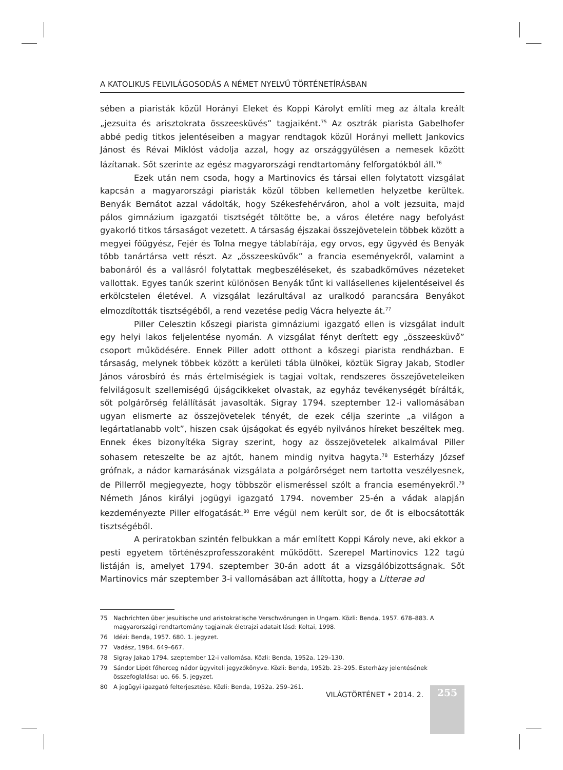255
A KATOLIKUS FELVILÁGOSODÁS A NÉMET NYELVŰ TÖRTÉNETÍRÁSBAN
sében a piaristák közül Horányi Eleket és Koppi Károlyt említi meg az általa kreált „jezsuita és arisztokrata összeesküvés” tagjaiként.<sup>75</sup> Az osztrák piarista Gabelhofer abbé pedig titkos jelentéseiben a magyar rendtagok közül Horányi mellett Jankovics Jánost és Révai Miklóst vádolja azzal, hogy az országgyűlésen a nemesek között lázítanak. Sőt szerinte az egész magyarországi rendtartomány felforgatókból áll.<sup>76</sup>
Ezek után nem csoda, hogy a Martinovics és társai ellen folytatott vizsgálat kapcsán a magyarországi piaristák közül többen kellemetlen helyzetbe kerültek. Benyák Bernátot azzal vádolták, hogy Székesfehérváron, ahol a volt jezsuita, majd pálos gimnázium igazgatói tisztségét töltötte be, a város életére nagy befolyást gyakorló titkos társaságot vezetett. A társaság éjszakai összejövetelein többek között a megyei főügyész, Fejér és Tolna megye táblabírája, egy orvos, egy ügyvéd és Benyák több tanártársa vett részt. Az „összeesküvők” a francia eseményekről, valamint a babonáról és a vallásról folytattak megbeszéléseket, és szabadkőműves nézeteket vallottak. Egyes tanúk szerint különösen Benyák tűnt ki vallásellenes kijelentéseivel és erkölcstelen életével. A vizsgálat lezárultával az uralkodó parancsára Benyákot elmozdították tisztségéből, a rend vezetése pedig Vácra helyezte át.<sup>77</sup>
Piller Celesztin kőszegi piarista gimnáziumi igazgató ellen is vizsgálat indult egy helyi lakos feljelentése nyomán. A vizsgálat fényt derített egy „összeesküvő” csoport működésére. Ennek Piller adott otthont a kőszegi piarista rendházban. E társaság, melynek többek között a kerületi tábla ülnökei, köztük Sigray Jakab, Stodler János városbíró és más értelmiségiek is tagjai voltak, rendszeres összejöveteleiken felvilágosult szellemiségű újságcikkeket olvastak, az egyház tevékenységét bírálták, sőt polgárőrség felállítását javasolták. Sigray 1794. szeptember 12-i vallomásában ugyan elismerte az összejövetelek tényét, de ezek célja szerinte „a világon a legártatlanabb volt”, hiszen csak újságokat és egyéb nyilvános híreket beszéltek meg. Ennek ékes bizonyítéka Sigray szerint, hogy az összejövetelek alkalmával Piller sohasem reteszelte be az ajtót, hanem mindig nyitva hagyta.<sup>78</sup> Esterházy József grófnak, a nádor kamarásának vizsgálata a polgárőrséget nem tartotta veszélyesnek, de Pillerről megjegyezte, hogy többször elismeréssel szólt a francia eseményekről.<sup>79</sup> Németh János királyi jogügyi igazgató 1794. november 25-én a vádak alapján kezdeményezte Piller elfogatását.<sup>80</sup> Erre végül nem került sor, de őt is elbocsátották tisztségéből.
A periratokban szintén felbukkan a már említett Koppi Károly neve, aki ekkor a pesti egyetem történészprofesszoraként működött. Szerepel Martinovics 122 tagú listáján is, amelyet 1794. szeptember 30-án adott át a vizsgálóbizottságnak. Sőt Martinovics már szeptember 3-i vallomásában azt állította, hogy a Litterae ad
75 Nachrichten über jesuitische und aristokratische Verschwörungen in Ungarn. Közli: Benda, 1957. 678–883. A magyarországi rendtartomány tagjainak életrajzi adatait lásd: Koltai, 1998.
76 Idézi: Benda, 1957. 680. 1. jegyzet.
77 Vadász, 1984. 649–667.
78 Sigray Jakab 1794. szeptember 12-i vallomása. Közli: Benda, 1952a. 129–130.
79 Sándor Lipót főherceg nádor ügyviteli jegyzőkönyve. Közli: Benda, 1952b. 23–295. Esterházy jelentésének összefoglalása: uo. 66. 5. jegyzet.
80 A jogügyi igazgató felterjesztése. Közli: Benda, 1952a. 259–261.
VILÁGTÖRTÉNET • 2014. 2.